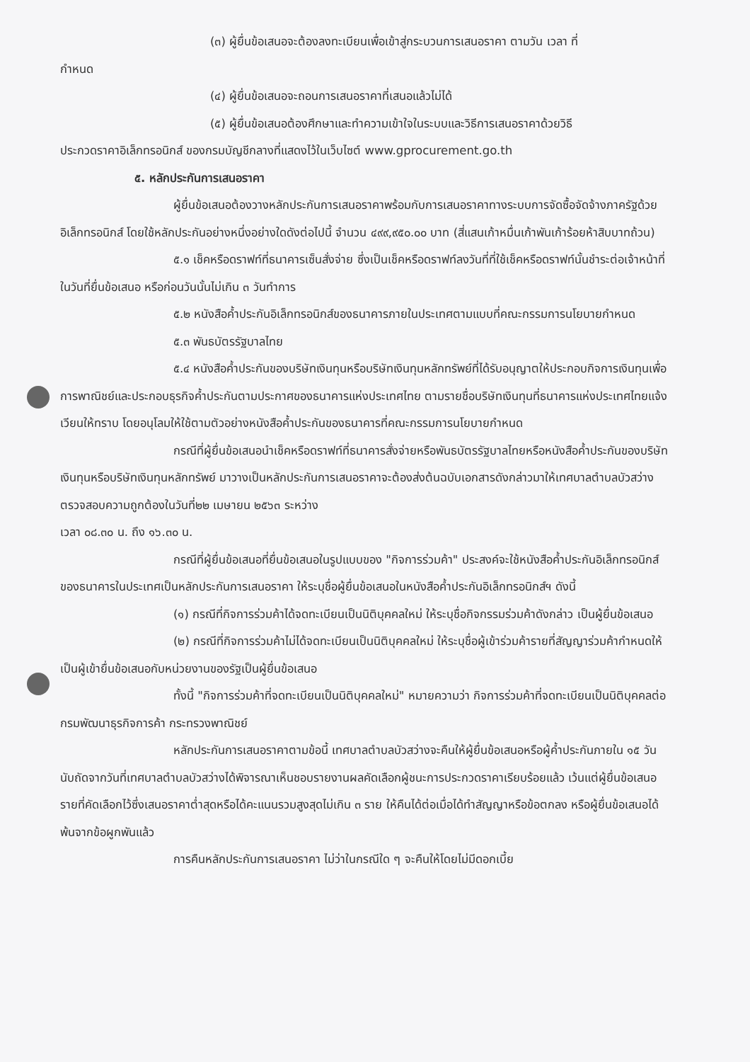(๓) ผู้ยื่นข้อเสนอจะต้องลงทะเบียนเพื่อเข้าสู่กระบวนการเสนอราคา ตามวัน เวลา ที่
กำหนด
(๔) ผู้ยื่นข้อเสนอจะถอนการเสนอราคาที่เสนอแล้วไม่ได้
(๕) ผู้ยื่นข้อเสนอต้องศึกษาและทำความเข้าใจในระบบและวิธีการเสนอราคาด้วยวิธี
ประกวดราคาอิเล็กทรอนิกส์ ของกรมบัญชีกลางที่แสดงไว้ในเว็บไซต์ www.gprocurement.go.th
๕. หลักประกันการเสนอราคา
ผู้ยื่นข้อเสนอต้องวางหลักประกันการเสนอราคาพร้อมกับการเสนอราคาทางระบบการจัดซื้อจัดจ้างภาครัฐด้วยอิเล็กทรอนิกส์ โดยใช้หลักประกันอย่างหนึ่งอย่างใดดังต่อไปนี้ จำนวน ๔๙๙,๙๕๐.๐๐ บาท (สี่แสนเก้าหมื่นเก้าพันเก้าร้อยห้าสิบบาทถ้วน)
๕.๑ เช็คหรือดราฟท์ที่ธนาคารเซ็นสั่งจ่าย ซึ่งเป็นเช็คหรือดราฟท์ลงวันที่ที่ใช้เช็คหรือดราฟท์นั้นชำระต่อเจ้าหน้าที่ในวันที่ยื่นข้อเสนอ หรือก่อนวันนั้นไม่เกิน ๓ วันทำการ
๕.๒ หนังสือค้ำประกันอิเล็กทรอนิกส์ของธนาคารภายในประเทศตามแบบที่คณะกรรมการนโยบายกำหนด
๕.๓ พันธบัตรรัฐบาลไทย
๕.๔ หนังสือค้ำประกันของบริษัทเงินทุนหรือบริษัทเงินทุนหลักทรัพย์ที่ได้รับอนุญาตให้ประกอบกิจการเงินทุนเพื่อการพาณิชย์และประกอบธุรกิจค้ำประกันตามประกาศของธนาคารแห่งประเทศไทย ตามรายชื่อบริษัทเงินทุนที่ธนาคารแห่งประเทศไทยแจ้งเวียนให้ทราบ โดยอนุโลมให้ใช้ตามตัวอย่างหนังสือค้ำประกันของธนาคารที่คณะกรรมการนโยบายกำหนด
กรณีที่ผู้ยื่นข้อเสนอนำเช็คหรือดราฟท์ที่ธนาคารสั่งจ่ายหรือพันธบัตรรัฐบาลไทยหรือหนังสือค้ำประกันของบริษัทเงินทุนหรือบริษัทเงินทุนหลักทรัพย์ มาวางเป็นหลักประกันการเสนอราคาจะต้องส่งต้นฉบับเอกสารดังกล่าวมาให้เทศบาลตำบลบัวสว่างตรวจสอบความถูกต้องในวันที่๒๒ เมษายน ๒๕๖๓ ระหว่าง
เวลา ๐๘.๓๐ น. ถึง ๑๖.๓๐ น.
กรณีที่ผู้ยื่นข้อเสนอที่ยื่นข้อเสนอในรูปแบบของ "กิจการร่วมค้า" ประสงค์จะใช้หนังสือค้ำประกันอิเล็กทรอนิกส์ของธนาคารในประเทศเป็นหลักประกันการเสนอราคา ให้ระบุชื่อผู้ยื่นข้อเสนอในหนังสือค้ำประกันอิเล็กทรอนิกส์ฯ ดังนี้
(๑) กรณีที่กิจการร่วมค้าได้จดทะเบียนเป็นนิติบุคคลใหม่ ให้ระบุชื่อกิจกรรมร่วมค้าดังกล่าว เป็นผู้ยื่นข้อเสนอ
(๒) กรณีที่กิจการร่วมค้าไม่ได้จดทะเบียนเป็นนิติบุคคลใหม่ ให้ระบุชื่อผู้เข้าร่วมค้ารายที่สัญญาร่วมค้ากำหนดให้เป็นผู้เข้ายื่นข้อเสนอกับหน่วยงานของรัฐเป็นผู้ยื่นข้อเสนอ
ทั้งนี้ "กิจการร่วมค้าที่จดทะเบียนเป็นนิติบุคคลใหม่" หมายความว่า กิจการร่วมค้าที่จดทะเบียนเป็นนิติบุคคลต่อกรมพัฒนาธุรกิจการค้า กระทรวงพาณิชย์
หลักประกันการเสนอราคาตามข้อนี้ เทศบาลตำบลบัวสว่างจะคืนให้ผู้ยื่นข้อเสนอหรือผู้ค้ำประกันภายใน ๑๕ วัน นับถัดจากวันที่เทศบาลตำบลบัวสว่างได้พิจารณาเห็นชอบรายงานผลคัดเลือกผู้ชนะการประกวดราคาเรียบร้อยแล้ว เว้นแต่ผู้ยื่นข้อเสนอรายที่คัดเลือกไว้ซึ่งเสนอราคาต่ำสุดหรือได้คะแนนรวมสูงสุดไม่เกิน ๓ ราย ให้คืนได้ต่อเมื่อได้ทำสัญญาหรือข้อตกลง หรือผู้ยื่นข้อเสนอได้พ้นจากข้อผูกพันแล้ว
การคืนหลักประกันการเสนอราคา ไม่ว่าในกรณีใด ๆ จะคืนให้โดยไม่มีดอกเบี้ย